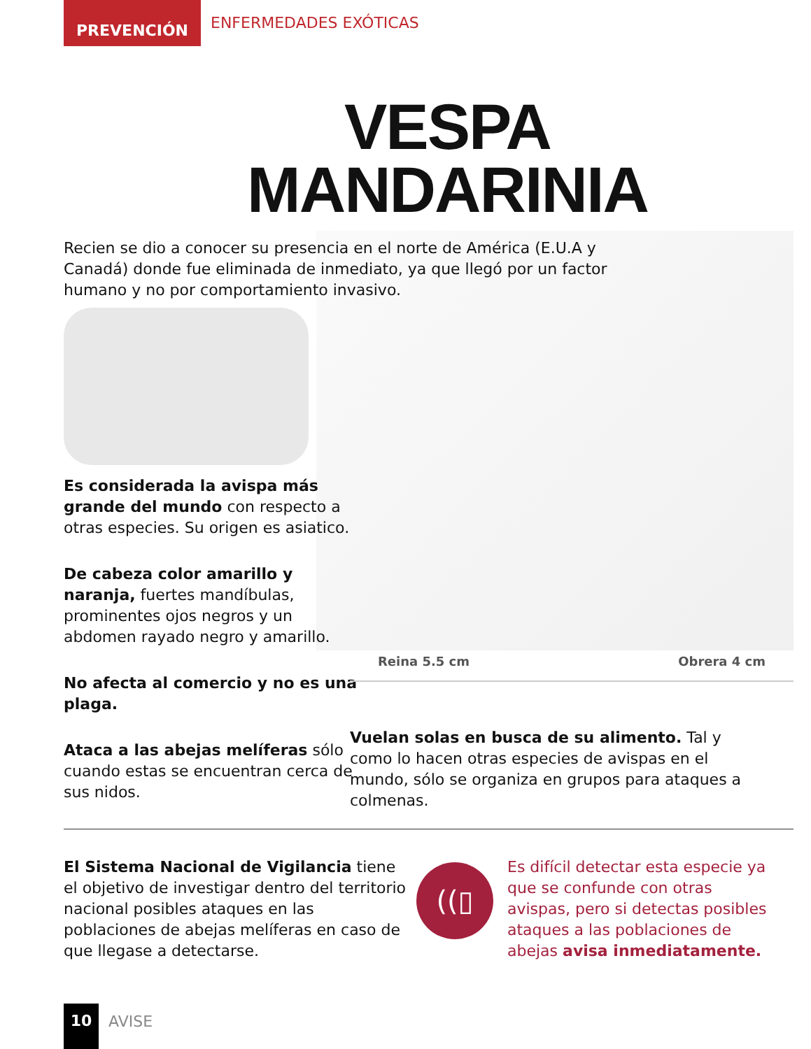PREVENCIÓN
ENFERMEDADES EXÓTICAS
VESPA
MANDARINIA
Recien se dio a conocer su presencia en el norte de América (E.U.A y Canadá) donde fue eliminada de inmediato, ya que llegó por un factor humano y no por comportamiento invasivo.
Es considerada la avispa más grande del mundo con respecto a otras especies. Su origen es asiatico.
De cabeza color amarillo y naranja, fuertes mandíbulas, prominentes ojos negros y un abdomen rayado negro y amarillo.
No afecta al comercio y no es una plaga.
Ataca a las abejas melíferas sólo cuando estas se encuentran cerca de sus nidos.
Reina 5.5 cm Obrera 4 cm
Vuelan solas en busca de su alimento. Tal y como lo hacen otras especies de avispas en el mundo, sólo se organiza en grupos para ataques a colmenas.
El Sistema Nacional de Vigilancia tiene el objetivo de investigar dentro del territorio nacional posibles ataques en las poblaciones de abejas melíferas en caso de que llegase a detectarse.
((▯
Es difícil detectar esta especie ya que se confunde con otras avispas, pero si detectas posibles ataques a las poblaciones de abejas avisa inmediatamente.
10
AVISE